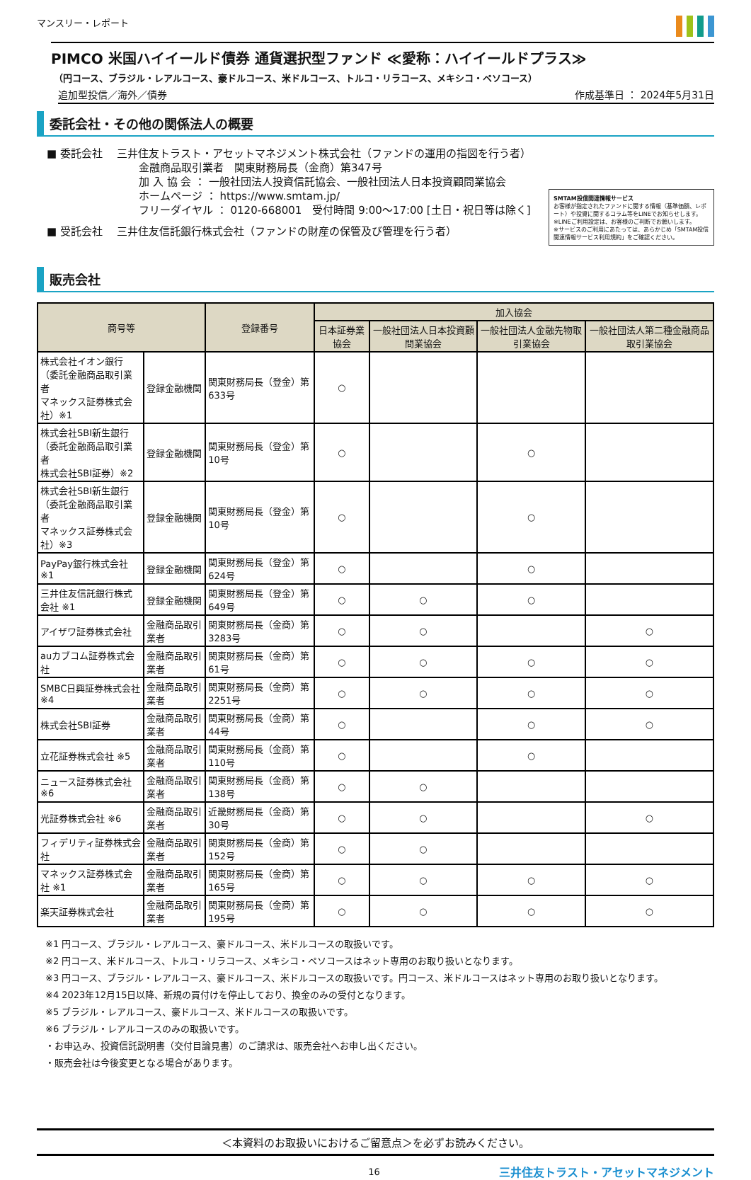マンスリー・レポート
PIMCO 米国ハイイールド債券 通貨選択型ファンド ≪愛称：ハイイールドプラス≫
（円コース、ブラジル・レアルコース、豪ドルコース、米ドルコース、トルコ・リラコース、メキシコ・ペソコース）
追加型投信／海外／債券 作成基準日 ： 2024年5月31日
委託会社・その他の関係法人の概要
■ 委託会社 　三井住友トラスト・アセットマネジメント株式会社（ファンドの運用の指図を行う者）
金融商品取引業者　関東財務局長（金商）第347号
加 入 協 会 ： 一般社団法人投資信託協会、一般社団法人日本投資顧問業協会
ホームページ ： https://www.smtam.jp/
フリーダイヤル ： 0120-668001　受付時間 9:00～17:00 [土日・祝日等は除く]
■ 受託会社 　三井住友信託銀行株式会社（ファンドの財産の保管及び管理を行う者）
SMTAM投信関連情報サービス
お客様が指定されたファンドに関する情報（基準価額、レポート）や投資に関するコラム等をLINEでお知らせします。
※LINEご利用設定は、お客様のご判断でお願いします。
※サービスのご利用にあたっては、あらかじめ「SMTAM投信関連情報サービス利用規約」をご確認ください。
販売会社
| 商号等 | | 登録番号 | 加入協会 | | | |
| --- | --- | --- | --- | --- | --- | --- |
| | | | 日本証券業協会 | 一般社団法人日本投資顧問業協会 | 一般社団法人金融先物取引業協会 | 一般社団法人第二種金融商品取引業協会 |
| 株式会社イオン銀行 （委託金融商品取引業者 マネックス証券株式会社）※1 | 登録金融機関 | 関東財務局長（登金）第633号 | ○ | | | |
| 株式会社SBI新生銀行 （委託金融商品取引業者 株式会社SBI証券）※2 | 登録金融機関 | 関東財務局長（登金）第10号 | ○ | | ○ | |
| 株式会社SBI新生銀行 （委託金融商品取引業者 マネックス証券株式会社）※3 | 登録金融機関 | 関東財務局長（登金）第10号 | ○ | | ○ | |
| PayPay銀行株式会社 ※1 | 登録金融機関 | 関東財務局長（登金）第624号 | ○ | | ○ | |
| 三井住友信託銀行株式会社 ※1 | 登録金融機関 | 関東財務局長（登金）第649号 | ○ | ○ | ○ | |
| アイザワ証券株式会社 | 金融商品取引業者 | 関東財務局長（金商）第3283号 | ○ | ○ | | ○ |
| auカブコム証券株式会社 | 金融商品取引業者 | 関東財務局長（金商）第61号 | ○ | ○ | ○ | ○ |
| SMBC日興証券株式会社 ※4 | 金融商品取引業者 | 関東財務局長（金商）第2251号 | ○ | ○ | ○ | ○ |
| 株式会社SBI証券 | 金融商品取引業者 | 関東財務局長（金商）第44号 | ○ | | ○ | ○ |
| 立花証券株式会社 ※5 | 金融商品取引業者 | 関東財務局長（金商）第110号 | ○ | | ○ | |
| ニュース証券株式会社 ※6 | 金融商品取引業者 | 関東財務局長（金商）第138号 | ○ | ○ | | |
| 光証券株式会社 ※6 | 金融商品取引業者 | 近畿財務局長（金商）第30号 | ○ | ○ | | ○ |
| フィデリティ証券株式会社 | 金融商品取引業者 | 関東財務局長（金商）第152号 | ○ | ○ | | |
| マネックス証券株式会社 ※1 | 金融商品取引業者 | 関東財務局長（金商）第165号 | ○ | ○ | ○ | ○ |
| 楽天証券株式会社 | 金融商品取引業者 | 関東財務局長（金商）第195号 | ○ | ○ | ○ | ○ |
※1 円コース、ブラジル・レアルコース、豪ドルコース、米ドルコースの取扱いです。
※2 円コース、米ドルコース、トルコ・リラコース、メキシコ・ペソコースはネット専用のお取り扱いとなります。
※3 円コース、ブラジル・レアルコース、豪ドルコース、米ドルコースの取扱いです。円コース、米ドルコースはネット専用のお取り扱いとなります。
※4 2023年12月15日以降、新規の買付けを停止しており、換金のみの受付となります。
※5 ブラジル・レアルコース、豪ドルコース、米ドルコースの取扱いです。
※6 ブラジル・レアルコースのみの取扱いです。
・お申込み、投資信託説明書（交付目論見書）のご請求は、販売会社へお申し出ください。
・販売会社は今後変更となる場合があります。
＜本資料のお取扱いにおけるご留意点＞を必ずお読みください。
16 三井住友トラスト・アセットマネジメント